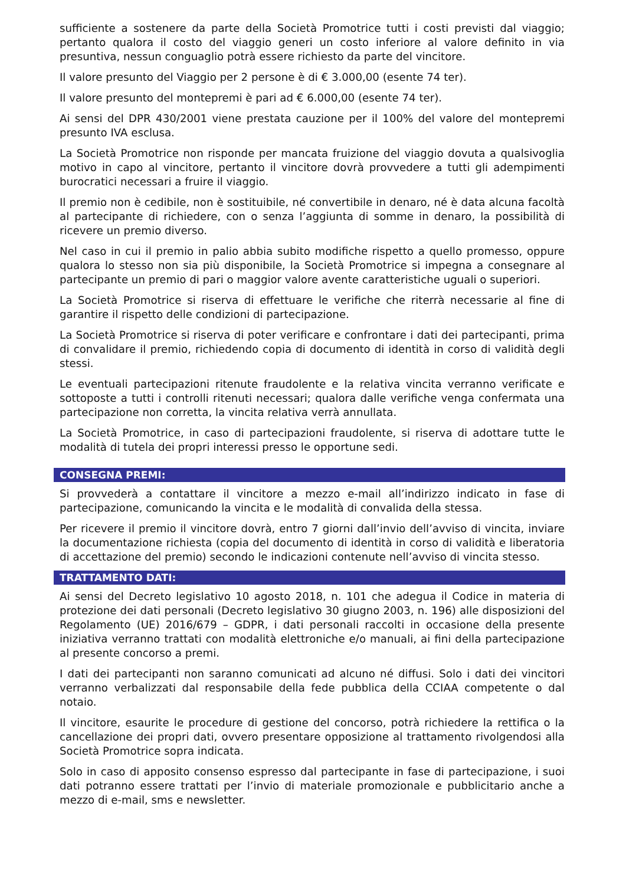sufficiente a sostenere da parte della Società Promotrice tutti i costi previsti dal viaggio; pertanto qualora il costo del viaggio generi un costo inferiore al valore definito in via presuntiva, nessun conguaglio potrà essere richiesto da parte del vincitore.
Il valore presunto del Viaggio per 2 persone è di € 3.000,00 (esente 74 ter).
Il valore presunto del montepremi è pari ad € 6.000,00 (esente 74 ter).
Ai sensi del DPR 430/2001 viene prestata cauzione per il 100% del valore del montepremi presunto IVA esclusa.
La Società Promotrice non risponde per mancata fruizione del viaggio dovuta a qualsivoglia motivo in capo al vincitore, pertanto il vincitore dovrà provvedere a tutti gli adempimenti burocratici necessari a fruire il viaggio.
Il premio non è cedibile, non è sostituibile, né convertibile in denaro, né è data alcuna facoltà al partecipante di richiedere, con o senza l’aggiunta di somme in denaro, la possibilità di ricevere un premio diverso.
Nel caso in cui il premio in palio abbia subito modifiche rispetto a quello promesso, oppure qualora lo stesso non sia più disponibile, la Società Promotrice si impegna a consegnare al partecipante un premio di pari o maggior valore avente caratteristiche uguali o superiori.
La Società Promotrice si riserva di effettuare le verifiche che riterrà necessarie al fine di garantire il rispetto delle condizioni di partecipazione.
La Società Promotrice si riserva di poter verificare e confrontare i dati dei partecipanti, prima di convalidare il premio, richiedendo copia di documento di identità in corso di validità degli stessi.
Le eventuali partecipazioni ritenute fraudolente e la relativa vincita verranno verificate e sottoposte a tutti i controlli ritenuti necessari; qualora dalle verifiche venga confermata una partecipazione non corretta, la vincita relativa verrà annullata.
La Società Promotrice, in caso di partecipazioni fraudolente, si riserva di adottare tutte le modalità di tutela dei propri interessi presso le opportune sedi.
CONSEGNA PREMI:
Si provvederà a contattare il vincitore a mezzo e-mail all’indirizzo indicato in fase di partecipazione, comunicando la vincita e le modalità di convalida della stessa.
Per ricevere il premio il vincitore dovrà, entro 7 giorni dall’invio dell’avviso di vincita, inviare la documentazione richiesta (copia del documento di identità in corso di validità e liberatoria di accettazione del premio) secondo le indicazioni contenute nell’avviso di vincita stesso.
TRATTAMENTO DATI:
Ai sensi del Decreto legislativo 10 agosto 2018, n. 101 che adegua il Codice in materia di protezione dei dati personali (Decreto legislativo 30 giugno 2003, n. 196) alle disposizioni del Regolamento (UE) 2016/679 – GDPR, i dati personali raccolti in occasione della presente iniziativa verranno trattati con modalità elettroniche e/o manuali, ai fini della partecipazione al presente concorso a premi.
I dati dei partecipanti non saranno comunicati ad alcuno né diffusi. Solo i dati dei vincitori verranno verbalizzati dal responsabile della fede pubblica della CCIAA competente o dal notaio.
Il vincitore, esaurite le procedure di gestione del concorso, potrà richiedere la rettifica o la cancellazione dei propri dati, ovvero presentare opposizione al trattamento rivolgendosi alla Società Promotrice sopra indicata.
Solo in caso di apposito consenso espresso dal partecipante in fase di partecipazione, i suoi dati potranno essere trattati per l’invio di materiale promozionale e pubblicitario anche a mezzo di e-mail, sms e newsletter.